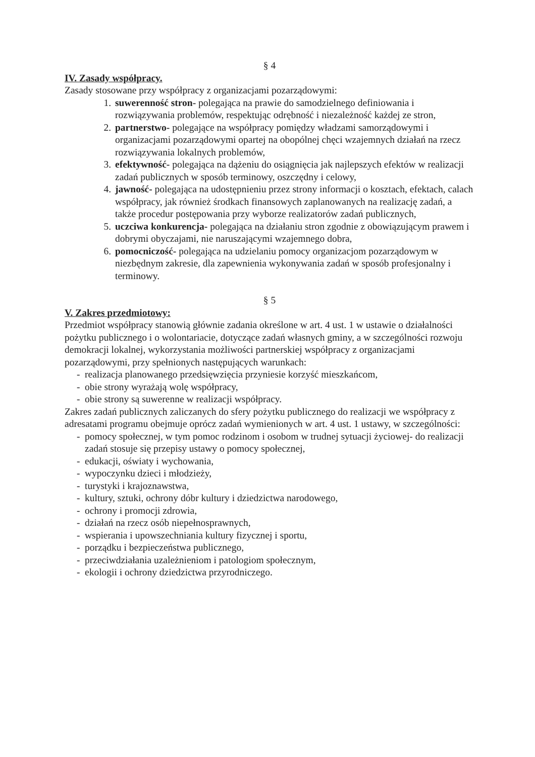§ 4
IV. Zasady współpracy.
Zasady stosowane przy współpracy z organizacjami pozarządowymi:
1. suwerenność stron- polegająca na prawie do samodzielnego definiowania i rozwiązywania problemów, respektując odrębność i niezależność każdej ze stron,
2. partnerstwo- polegające na współpracy pomiędzy władzami samorządowymi i organizacjami pozarządowymi opartej na obopólnej chęci wzajemnych działań na rzecz rozwiązywania lokalnych problemów,
3. efektywność- polegająca na dążeniu do osiągnięcia jak najlepszych efektów w realizacji zadań publicznych w sposób terminowy, oszczędny i celowy,
4. jawność- polegająca na udostępnieniu przez strony informacji o kosztach, efektach, calach współpracy, jak również środkach finansowych zaplanowanych na realizację zadań, a także procedur postępowania przy wyborze realizatorów zadań publicznych,
5. uczciwa konkurencja- polegająca na działaniu stron zgodnie z obowiązującym prawem i dobrymi obyczajami, nie naruszającymi wzajemnego dobra,
6. pomocniczość- polegająca na udzielaniu pomocy organizacjom pozarządowym w niezbędnym zakresie, dla zapewnienia wykonywania zadań w sposób profesjonalny i terminowy.
§ 5
V. Zakres przedmiotowy:
Przedmiot współpracy stanowią głównie zadania określone w art. 4 ust. 1 w ustawie o działalności pożytku publicznego i o wolontariacie, dotyczące zadań własnych gminy, a w szczególności rozwoju demokracji lokalnej, wykorzystania możliwości partnerskiej współpracy z organizacjami pozarządowymi, przy spełnionych następujących warunkach:
- realizacja planowanego przedsięwzięcia przyniesie korzyść mieszkańcom,
- obie strony wyrażają wolę współpracy,
- obie strony są suwerenne w realizacji współpracy.
Zakres zadań publicznych zaliczanych do sfery pożytku publicznego do realizacji we współpracy z adresatami programu obejmuje oprócz zadań wymienionych w art. 4 ust. 1 ustawy, w szczególności:
- pomocy społecznej, w tym pomoc rodzinom i osobom w trudnej sytuacji życiowej- do realizacji zadań stosuje się przepisy ustawy o pomocy społecznej,
- edukacji, oświaty i wychowania,
- wypoczynku dzieci i młodzieży,
- turystyki i krajoznawstwa,
- kultury, sztuki, ochrony dóbr kultury i dziedzictwa narodowego,
- ochrony i promocji zdrowia,
- działań na rzecz osób niepełnosprawnych,
- wspierania i upowszechniania kultury fizycznej i sportu,
- porządku i bezpieczeństwa publicznego,
- przeciwdziałania uzależnieniom i patologiom społecznym,
- ekologii i ochrony dziedzictwa przyrodniczego.